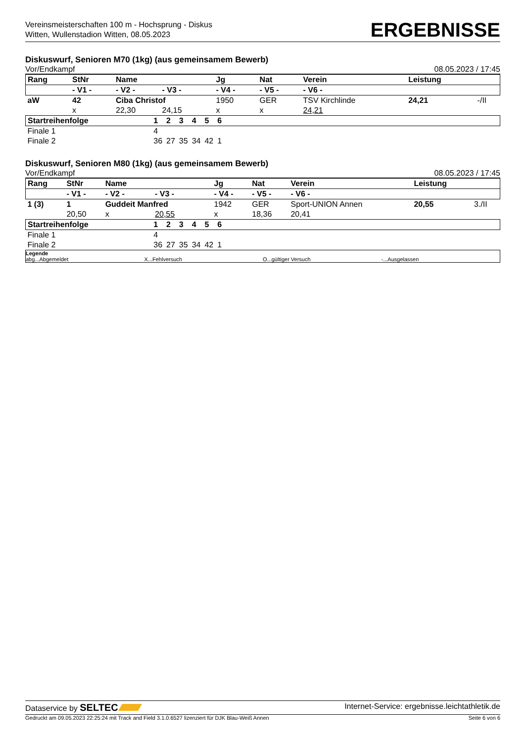Vereinsmeisterschaften 100 m - Hochsprung - Diskus
Witten, Wullenstadion Witten, 08.05.2023
ERGEBNISSE
Diskuswurf, Senioren M70 (1kg) (aus gemeinsamem Bewerb)
Vor/Endkampf 08.05.2023 / 17:45
| Rang | StNr | Name | | | Jg | Nat | Verein | | Leistung | |
| --- | --- | --- | --- | --- | --- | --- | --- | --- | --- | --- |
| | - V1 - | - V2 - | - V3 - | | - V4 - | - V5 - | - V6 - | | | |
| aW | 42 | Ciba Christof | | | 1950 | GER | TSV Kirchlinde | | 24,21 | -/II |
| | x | 22,30 | 24,15 | | x | x | 24,21 | | | |
| Startreihenfolge | 1 | 2 | 3 | 4 | 5 | 6 | |
| Finale 1 | 4 | | | | | | |
| Finale 2 | 36 | 27 | 35 | 34 | 42 | 1 | |
Diskuswurf, Senioren M80 (1kg) (aus gemeinsamem Bewerb)
Vor/Endkampf 08.05.2023 / 17:45
| Rang | StNr | Name | | | Jg | Nat | Verein | | Leistung | |
| --- | --- | --- | --- | --- | --- | --- | --- | --- | --- | --- |
| | - V1 - | - V2 - | - V3 - | | - V4 - | - V5 - | - V6 - | | | |
| 1 (3) | 1 | Guddeit Manfred | | | 1942 | GER | Sport-UNION Annen | | 20,55 | 3./II |
| | 20,50 | x | 20,55 | | x | 18,36 | 20,41 | | | |
| Startreihenfolge | 1 | 2 | 3 | 4 | 5 | 6 | |
| Finale 1 | 4 | | | | | | |
| Finale 2 | 36 | 27 | 35 | 34 | 42 | 1 | |
Legende
abg...Abgemeldet
X...Fehlversuch
O...gültiger Versuch
-...Ausgelassen
Dataservice by SELTEC Internet-Service: ergebnisse.leichtathletik.de
Gedruckt am 09.05.2023 22:25:24 mit Track and Field 3.1.0.6527 lizenziert für DJK Blau-Weiß Annen Seite 6 von 6